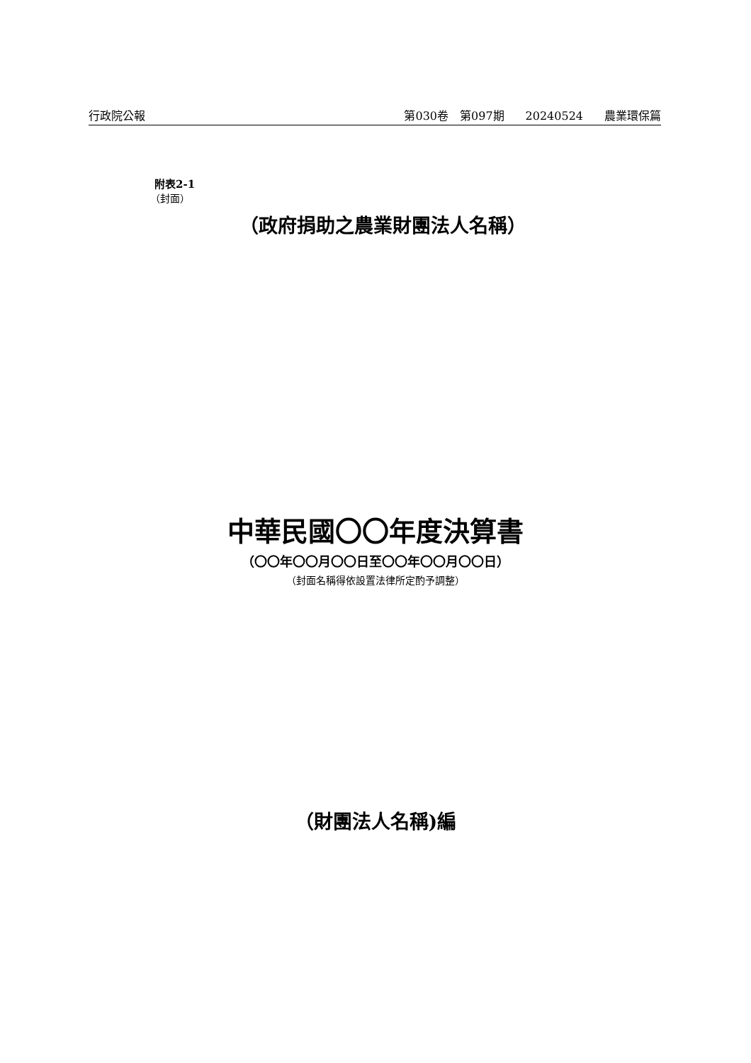行政院公報 第030卷　第097期 20240524 農業環保篇
附表2-1
（封面）
（政府捐助之農業財團法人名稱）
中華民國〇〇年度決算書
（〇〇年〇〇月〇〇日至〇〇年〇〇月〇〇日）
（封面名稱得依設置法律所定酌予調整）
（財團法人名稱)編